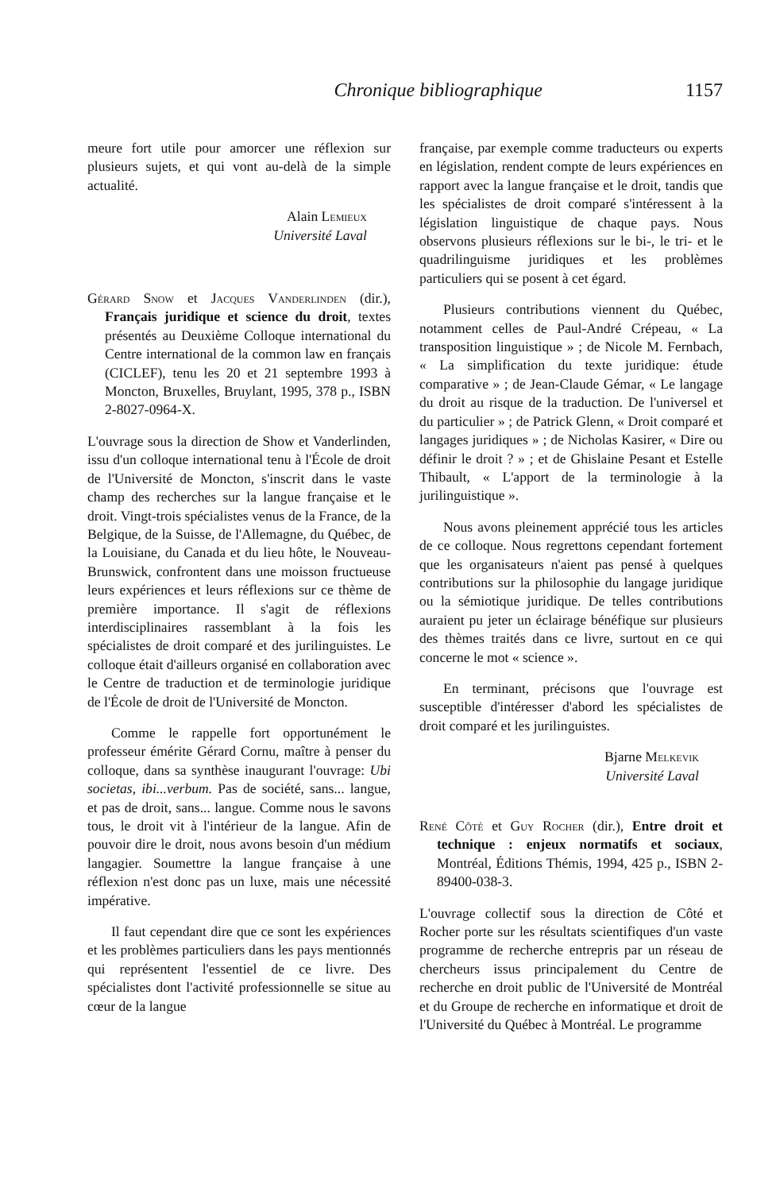Chronique bibliographique 1157
meure fort utile pour amorcer une réflexion sur plusieurs sujets, et qui vont au-delà de la simple actualité.
Alain Lemieux
Université Laval
Gérard Snow et Jacques Vanderlinden (dir.), Français juridique et science du droit, textes présentés au Deuxième Colloque international du Centre international de la common law en français (CICLEF), tenu les 20 et 21 septembre 1993 à Moncton, Bruxelles, Bruylant, 1995, 378 p., ISBN 2-8027-0964-X.
L'ouvrage sous la direction de Show et Vanderlinden, issu d'un colloque international tenu à l'École de droit de l'Université de Moncton, s'inscrit dans le vaste champ des recherches sur la langue française et le droit. Vingt-trois spécialistes venus de la France, de la Belgique, de la Suisse, de l'Allemagne, du Québec, de la Louisiane, du Canada et du lieu hôte, le Nouveau-Brunswick, confrontent dans une moisson fructueuse leurs expériences et leurs réflexions sur ce thème de première importance. Il s'agit de réflexions interdisciplinaires rassemblant à la fois les spécialistes de droit comparé et des jurilinguistes. Le colloque était d'ailleurs organisé en collaboration avec le Centre de traduction et de terminologie juridique de l'École de droit de l'Université de Moncton.
Comme le rappelle fort opportunément le professeur émérite Gérard Cornu, maître à penser du colloque, dans sa synthèse inaugurant l'ouvrage: Ubi societas, ibi...verbum. Pas de société, sans... langue, et pas de droit, sans... langue. Comme nous le savons tous, le droit vit à l'intérieur de la langue. Afin de pouvoir dire le droit, nous avons besoin d'un médium langagier. Soumettre la langue française à une réflexion n'est donc pas un luxe, mais une nécessité impérative.
Il faut cependant dire que ce sont les expériences et les problèmes particuliers dans les pays mentionnés qui représentent l'essentiel de ce livre. Des spécialistes dont l'activité professionnelle se situe au cœur de la langue
française, par exemple comme traducteurs ou experts en législation, rendent compte de leurs expériences en rapport avec la langue française et le droit, tandis que les spécialistes de droit comparé s'intéressent à la législation linguistique de chaque pays. Nous observons plusieurs réflexions sur le bi-, le tri- et le quadrilinguisme juridiques et les problèmes particuliers qui se posent à cet égard.
Plusieurs contributions viennent du Québec, notamment celles de Paul-André Crépeau, « La transposition linguistique » ; de Nicole M. Fernbach, « La simplification du texte juridique: étude comparative » ; de Jean-Claude Gémar, « Le langage du droit au risque de la traduction. De l'universel et du particulier » ; de Patrick Glenn, « Droit comparé et langages juridiques » ; de Nicholas Kasirer, « Dire ou définir le droit ? » ; et de Ghislaine Pesant et Estelle Thibault, « L'apport de la terminologie à la jurilinguistique ».
Nous avons pleinement apprécié tous les articles de ce colloque. Nous regrettons cependant fortement que les organisateurs n'aient pas pensé à quelques contributions sur la philosophie du langage juridique ou la sémiotique juridique. De telles contributions auraient pu jeter un éclairage bénéfique sur plusieurs des thèmes traités dans ce livre, surtout en ce qui concerne le mot « science ».
En terminant, précisons que l'ouvrage est susceptible d'intéresser d'abord les spécialistes de droit comparé et les jurilinguistes.
Bjarne Melkevik
Université Laval
René Côté et Guy Rocher (dir.), Entre droit et technique : enjeux normatifs et sociaux, Montréal, Éditions Thémis, 1994, 425 p., ISBN 2-89400-038-3.
L'ouvrage collectif sous la direction de Côté et Rocher porte sur les résultats scientifiques d'un vaste programme de recherche entrepris par un réseau de chercheurs issus principalement du Centre de recherche en droit public de l'Université de Montréal et du Groupe de recherche en informatique et droit de l'Université du Québec à Montréal. Le programme